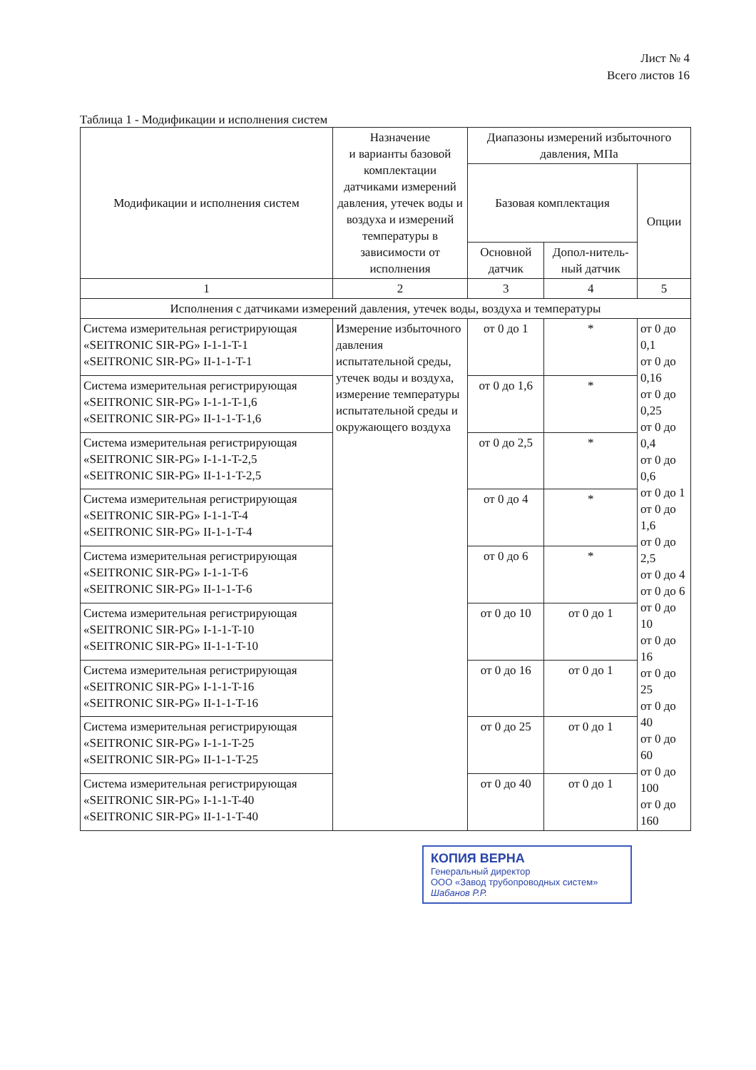Лист № 4
Всего листов 16
Таблица 1 - Модификации и исполнения систем
| Модификации и исполнения систем | Назначение и варианты базовой комплектации датчиками измерений давления, утечек воды и воздуха и измерений температуры в зависимости от исполнения | Диапазоны измерений избыточного давления, МПа | | |
| --- | --- | --- | --- | --- |
| | | Базовая комплектация | | Опции |
| | | Основной датчик | Допол-нитель-ный датчик | |
| 1 | 2 | 3 | 4 | 5 |
| Исполнения с датчиками измерений давления, утечек воды, воздуха и температуры | | | | |
| Система измерительная регистрирующая «SEITRONIC SIR-PG» I-1-1-T-1 «SEITRONIC SIR-PG» II-1-1-T-1 | Измерение избыточного давления испытательной среды, утечек воды и воздуха, измерение температуры испытательной среды и окружающего воздуха | от 0 до 1 | * | от 0 до 0,1 от 0 до 0,16 от 0 до 0,25 от 0 до 0,4 от 0 до 0,6 от 0 до 1 от 0 до 1,6 от 0 до 2,5 от 0 до 4 от 0 до 6 от 0 до 10 от 0 до 16 от 0 до 25 от 0 до 40 от 0 до 60 от 0 до 100 от 0 до 160 |
| Система измерительная регистрирующая «SEITRONIC SIR-PG» I-1-1-T-1,6 «SEITRONIC SIR-PG» II-1-1-T-1,6 | | от 0 до 1,6 | * | |
| Система измерительная регистрирующая «SEITRONIC SIR-PG» I-1-1-T-2,5 «SEITRONIC SIR-PG» II-1-1-T-2,5 | | от 0 до 2,5 | * | |
| Система измерительная регистрирующая «SEITRONIC SIR-PG» I-1-1-T-4 «SEITRONIC SIR-PG» II-1-1-T-4 | | от 0 до 4 | * | |
| Система измерительная регистрирующая «SEITRONIC SIR-PG» I-1-1-T-6 «SEITRONIC SIR-PG» II-1-1-T-6 | | от 0 до 6 | * | |
| Система измерительная регистрирующая «SEITRONIC SIR-PG» I-1-1-T-10 «SEITRONIC SIR-PG» II-1-1-T-10 | | от 0 до 10 | от 0 до 1 | |
| Система измерительная регистрирующая «SEITRONIC SIR-PG» I-1-1-T-16 «SEITRONIC SIR-PG» II-1-1-T-16 | | от 0 до 16 | от 0 до 1 | |
| Система измерительная регистрирующая «SEITRONIC SIR-PG» I-1-1-T-25 «SEITRONIC SIR-PG» II-1-1-T-25 | | от 0 до 25 | от 0 до 1 | |
| Система измерительная регистрирующая «SEITRONIC SIR-PG» I-1-1-T-40 «SEITRONIC SIR-PG» II-1-1-T-40 | | от 0 до 40 | от 0 до 1 | |
КОПИЯ ВЕРНА
Генеральный директор
ООО «Завод трубопроводных систем»
Шабанов Р.Р.